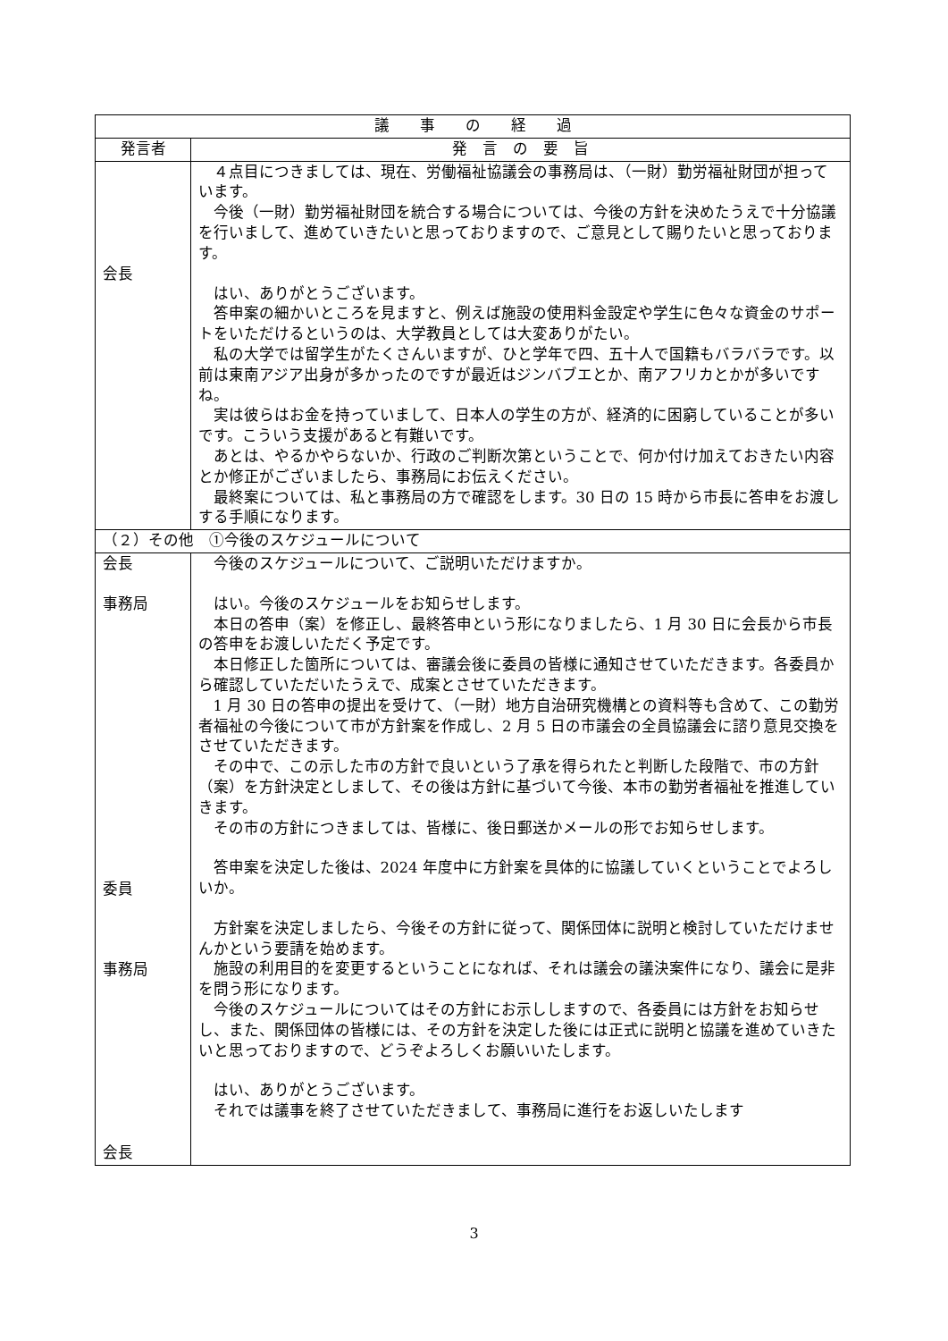| 議 事 の 経 過 | |
| --- | --- |
| 発言者 | 発 言 の 要 旨 |
| 会長 | ４点目につきましては、現在、労働福祉協議会の事務局は、（一財）勤労福祉財団が担っています。 今後（一財）勤労福祉財団を統合する場合については、今後の方針を決めたうえで十分協議を行いまして、進めていきたいと思っておりますので、ご意見として賜りたいと思っております。 はい、ありがとうございます。 答申案の細かいところを見ますと、例えば施設の使用料金設定や学生に色々な資金のサポートをいただけるというのは、大学教員としては大変ありがたい。 私の大学では留学生がたくさんいますが、ひと学年で四、五十人で国籍もバラバラです。以前は東南アジア出身が多かったのですが最近はジンバブエとか、南アフリカとかが多いですね。 実は彼らはお金を持っていまして、日本人の学生の方が、経済的に困窮していることが多いです。こういう支援があると有難いです。 あとは、やるかやらないか、行政のご判断次第ということで、何か付け加えておきたい内容とか修正がございましたら、事務局にお伝えください。 最終案については、私と事務局の方で確認をします。30 日の 15 時から市長に答申をお渡しする手順になります。 |
| （２）その他 ①今後のスケジュールについて | |
| 会長 事務局 委員 事務局 会長 | 今後のスケジュールについて、ご説明いただけますか。 はい。今後のスケジュールをお知らせします。 本日の答申（案）を修正し、最終答申という形になりましたら、1 月 30 日に会長から市長の答申をお渡しいただく予定です。 本日修正した箇所については、審議会後に委員の皆様に通知させていただきます。各委員から確認していただいたうえで、成案とさせていただきます。 1 月 30 日の答申の提出を受けて、（一財）地方自治研究機構との資料等も含めて、この勤労者福祉の今後について市が方針案を作成し、2 月 5 日の市議会の全員協議会に諮り意見交換をさせていただきます。 その中で、この示した市の方針で良いという了承を得られたと判断した段階で、市の方針（案）を方針決定としまして、その後は方針に基づいて今後、本市の勤労者福祉を推進していきます。 その市の方針につきましては、皆様に、後日郵送かメールの形でお知らせします。 答申案を決定した後は、2024 年度中に方針案を具体的に協議していくということでよろしいか。 方針案を決定しましたら、今後その方針に従って、関係団体に説明と検討していただけませんかという要請を始めます。 施設の利用目的を変更するということになれば、それは議会の議決案件になり、議会に是非を問う形になります。 今後のスケジュールについてはその方針にお示ししますので、各委員には方針をお知らせし、また、関係団体の皆様には、その方針を決定した後には正式に説明と協議を進めていきたいと思っておりますので、どうぞよろしくお願いいたします。 はい、ありがとうございます。 それでは議事を終了させていただきまして、事務局に進行をお返しいたします |
3